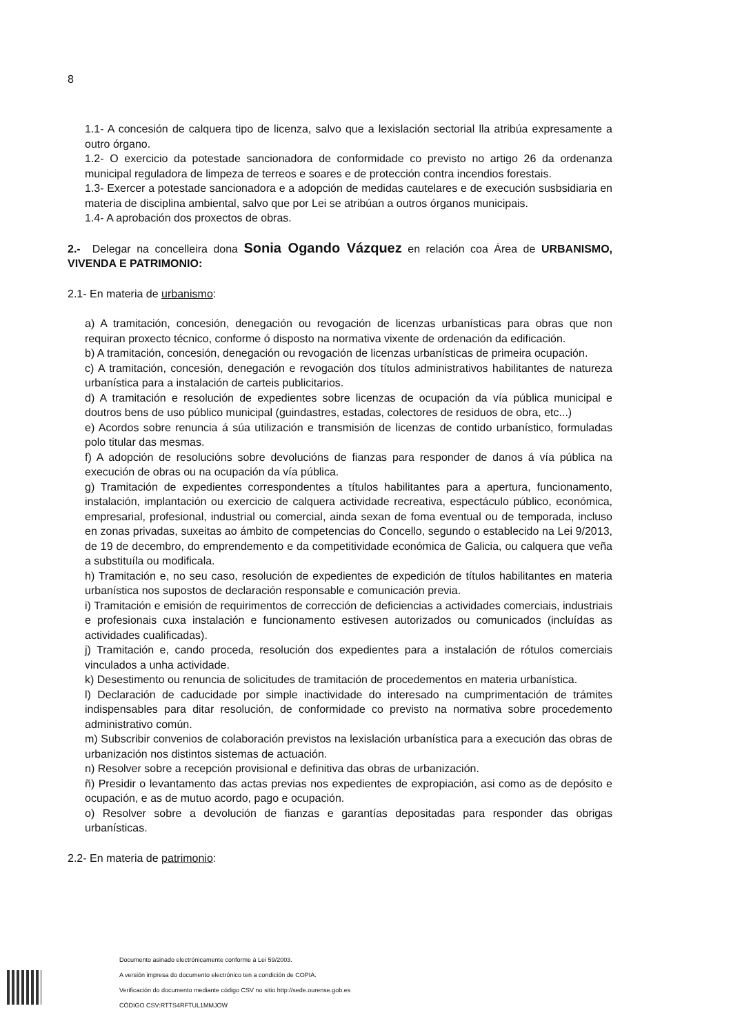8
1.1- A concesión de calquera tipo de licenza, salvo que a lexislación sectorial lla atribúa expresamente a outro órgano.
1.2- O exercicio da potestade sancionadora de conformidade co previsto no artigo 26 da ordenanza municipal reguladora de limpeza de terreos e soares e de protección contra incendios forestais.
1.3- Exercer a potestade sancionadora e a adopción de medidas cautelares e de execución susbsidiaria en materia de disciplina ambiental, salvo que por Lei se atribúan a outros órganos municipais.
1.4- A aprobación dos proxectos de obras.
2.- Delegar na concelleira dona Sonia Ogando Vázquez en relación coa Área de URBANISMO, VIVENDA E PATRIMONIO:
2.1- En materia de urbanismo:
a) A tramitación, concesión, denegación ou revogación de licenzas urbanísticas para obras que non requiran proxecto técnico, conforme ó disposto na normativa vixente de ordenación da edificación.
b) A tramitación, concesión, denegación ou revogación de licenzas urbanísticas de primeira ocupación.
c) A tramitación, concesión, denegación e revogación dos títulos administrativos habilitantes de natureza urbanística para a instalación de carteis publicitarios.
d) A tramitación e resolución de expedientes sobre licenzas de ocupación da vía pública municipal e doutros bens de uso público municipal (guindastres, estadas, colectores de residuos de obra, etc...)
e) Acordos sobre renuncia á súa utilización e transmisión de licenzas de contido urbanístico, formuladas polo titular das mesmas.
f) A adopción de resolucións sobre devolucións de fianzas para responder de danos á vía pública na execución de obras ou na ocupación da vía pública.
g) Tramitación de expedientes correspondentes a títulos habilitantes para a apertura, funcionamento, instalación, implantación ou exercicio de calquera actividade recreativa, espectáculo público, económica, empresarial, profesional, industrial ou comercial, ainda sexan de foma eventual ou de temporada, incluso en zonas privadas, suxeitas ao ámbito de competencias do Concello, segundo o establecido na Lei 9/2013, de 19 de decembro, do emprendemento e da competitividade económica de Galicia, ou calquera que veña a substituíla ou modificala.
h) Tramitación e, no seu caso, resolución de expedientes de expedición de títulos habilitantes en materia urbanística nos supostos de declaración responsable e comunicación previa.
i) Tramitación e emisión de requirimentos de corrección de deficiencias a actividades comerciais, industriais e profesionais cuxa instalación e funcionamento estivesen autorizados ou comunicados (incluídas as actividades cualificadas).
j) Tramitación e, cando proceda, resolución dos expedientes para a instalación de rótulos comerciais vinculados a unha actividade.
k) Desestimento ou renuncia de solicitudes de tramitación de procedementos en materia urbanística.
l) Declaración de caducidade por simple inactividade do interesado na cumprimentación de trámites indispensables para ditar resolución, de conformidade co previsto na normativa sobre procedemento administrativo común.
m) Subscribir convenios de colaboración previstos na lexislación urbanística para a execución das obras de urbanización nos distintos sistemas de actuación.
n) Resolver sobre a recepción provisional e definitiva das obras de urbanización.
ñ) Presidir o levantamento das actas previas nos expedientes de expropiación, asi como as de depósito e ocupación, e as de mutuo acordo, pago e ocupación.
o) Resolver sobre a devolución de fianzas e garantías depositadas para responder das obrigas urbanísticas.
2.2- En materia de patrimonio:
Documento asinado electrónicamente conforme á Lei 59/2003.
A versión impresa do documento electrónico ten a condición de COPIA.
Verificación do documento mediante código CSV no sitio http://sede.ourense.gob.es
CÓDIGO CSV:RTTS4RFTUL1MMJOW